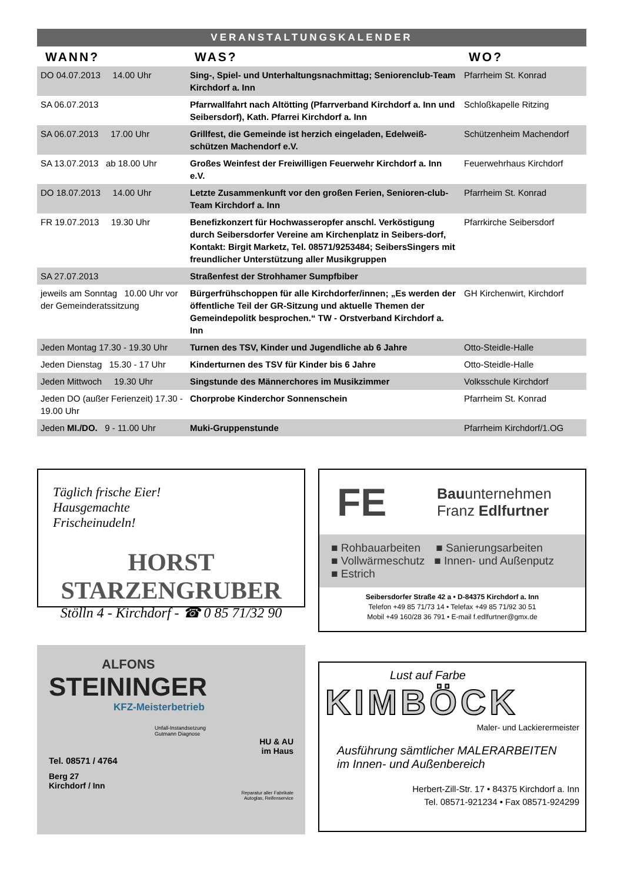VERANSTALTUNGSKALENDER
| WANN? | WAS? | WO? |
| --- | --- | --- |
| DO 04.07.2013 14.00 Uhr | Sing-, Spiel- und Unterhaltungsnachmittag; Seniorenclub-Team Kirchdorf a. Inn | Pfarrheim St. Konrad |
| SA 06.07.2013 | Pfarrwallfahrt nach Altötting (Pfarrverband Kirchdorf a. Inn und Seibersdorf), Kath. Pfarrei Kirchdorf a. Inn | Schloßkapelle Ritzing |
| SA 06.07.2013 17.00 Uhr | Grillfest, die Gemeinde ist herzich eingeladen, Edelweiß-schützen Machendorf e.V. | Schützenheim Machendorf |
| SA 13.07.2013 ab 18.00 Uhr | Großes Weinfest der Freiwilligen Feuerwehr Kirchdorf a. Inn e.V. | Feuerwehrhaus Kirchdorf |
| DO 18.07.2013 14.00 Uhr | Letzte Zusammenkunft vor den großen Ferien, Senioren-club-Team Kirchdorf a. Inn | Pfarrheim St. Konrad |
| FR 19.07.2013 19.30 Uhr | Benefizkonzert für Hochwasseropfer anschl. Verköstigung durch Seibersdorfer Vereine am Kirchenplatz in Seibers-dorf, Kontakt: Birgit Marketz, Tel. 08571/9253484; SeibersSingers mit freundlicher Unterstützung aller Musikgruppen | Pfarrkirche Seibersdorf |
| SA 27.07.2013 | Straßenfest der Strohhamer Sumpfbiber | |
| jeweils am Sonntag 10.00 Uhr vor der Gemeinderatssitzung | Bürgerfrühschoppen für alle Kirchdorfer/innen; „Es werden der öffentliche Teil der GR-Sitzung und aktuelle Themen der Gemeindepolitk besprochen.“ TW - Orstverband Kirchdorf a. Inn | GH Kirchenwirt, Kirchdorf |
| Jeden Montag 17.30 - 19.30 Uhr | Turnen des TSV, Kinder und Jugendliche ab 6 Jahre | Otto-Steidle-Halle |
| Jeden Dienstag 15.30 - 17 Uhr | Kinderturnen des TSV für Kinder bis 6 Jahre | Otto-Steidle-Halle |
| Jeden Mittwoch 19.30 Uhr | Singstunde des Männerchores im Musikzimmer | Volksschule Kirchdorf |
| Jeden DO (außer Ferienzeit) 17.30 - 19.00 Uhr | Chorprobe Kinderchor Sonnenschein | Pfarrheim St. Konrad |
| Jeden MI./DO. 9 - 11.00 Uhr | Muki-Gruppenstunde | Pfarrheim Kirchdorf/1.OG |
Täglich frische Eier!
Hausgemachte
Frischeinudeln!
HORST STARZENGRUBER
Stölln 4 - Kirchdorf - ☎ 0 85 71/32 90
FE Bauunternehmen
Franz Edlfurtner
■ Rohbauarbeiten ■ Sanierungsarbeiten
■ Vollwärmeschutz ■ Innen- und Außenputz
■ Estrich
Seibersdorfer Straße 42 a • D-84375 Kirchdorf a. Inn
Telefon +49 85 71/73 14 • Telefax +49 85 71/92 30 51
Mobil +49 160/28 36 791 • E-mail f.edlfurtner@gmx.de
ALFONS
STEININGER
KFZ-Meisterbetrieb
Unfall-Instandsetzung
Gutmann Diagnose
HU & AU
im Haus
Tel. 08571 / 4764
Berg 27
Kirchdorf / Inn
Reparatur aller Fabrikate
Autoglas, Reifenservice
Lust auf Farbe
KIMBÖCK
Maler- und Lackierermeister
Ausführung sämtlicher MALERARBEITEN
im Innen- und Außenbereich
Herbert-Zill-Str. 17 • 84375 Kirchdorf a. Inn
Tel. 08571-921234 • Fax 08571-924299